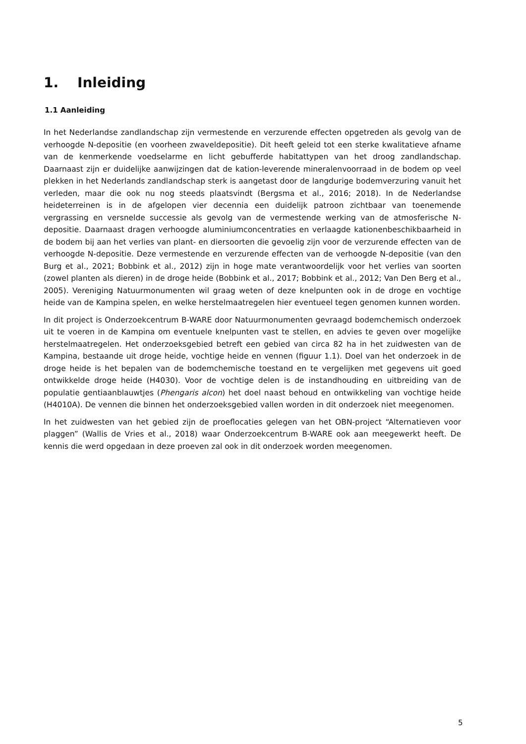1. Inleiding
1.1 Aanleiding
In het Nederlandse zandlandschap zijn vermestende en verzurende effecten opgetreden als gevolg van de verhoogde N-depositie (en voorheen zwaveldepositie). Dit heeft geleid tot een sterke kwalitatieve afname van de kenmerkende voedselarme en licht gebufferde habitattypen van het droog zandlandschap. Daarnaast zijn er duidelijke aanwijzingen dat de kation-leverende mineralenvoorraad in de bodem op veel plekken in het Nederlands zandlandschap sterk is aangetast door de langdurige bodemverzuring vanuit het verleden, maar die ook nu nog steeds plaatsvindt (Bergsma et al., 2016; 2018). In de Nederlandse heideterreinen is in de afgelopen vier decennia een duidelijk patroon zichtbaar van toenemende vergrassing en versnelde successie als gevolg van de vermestende werking van de atmosferische N-depositie. Daarnaast dragen verhoogde aluminiumconcentraties en verlaagde kationenbeschikbaarheid in de bodem bij aan het verlies van plant- en diersoorten die gevoelig zijn voor de verzurende effecten van de verhoogde N-depositie. Deze vermestende en verzurende effecten van de verhoogde N-depositie (van den Burg et al., 2021; Bobbink et al., 2012) zijn in hoge mate verantwoordelijk voor het verlies van soorten (zowel planten als dieren) in de droge heide (Bobbink et al., 2017; Bobbink et al., 2012; Van Den Berg et al., 2005). Vereniging Natuurmonumenten wil graag weten of deze knelpunten ook in de droge en vochtige heide van de Kampina spelen, en welke herstelmaatregelen hier eventueel tegen genomen kunnen worden.
In dit project is Onderzoekcentrum B-WARE door Natuurmonumenten gevraagd bodemchemisch onderzoek uit te voeren in de Kampina om eventuele knelpunten vast te stellen, en advies te geven over mogelijke herstelmaatregelen. Het onderzoeksgebied betreft een gebied van circa 82 ha in het zuidwesten van de Kampina, bestaande uit droge heide, vochtige heide en vennen (figuur 1.1). Doel van het onderzoek in de droge heide is het bepalen van de bodemchemische toestand en te vergelijken met gegevens uit goed ontwikkelde droge heide (H4030). Voor de vochtige delen is de instandhouding en uitbreiding van de populatie gentiaanblauwtjes (Phengaris alcon) het doel naast behoud en ontwikkeling van vochtige heide (H4010A). De vennen die binnen het onderzoeksgebied vallen worden in dit onderzoek niet meegenomen.
In het zuidwesten van het gebied zijn de proeflocaties gelegen van het OBN-project “Alternatieven voor plaggen” (Wallis de Vries et al., 2018) waar Onderzoekcentrum B-WARE ook aan meegewerkt heeft. De kennis die werd opgedaan in deze proeven zal ook in dit onderzoek worden meegenomen.
5